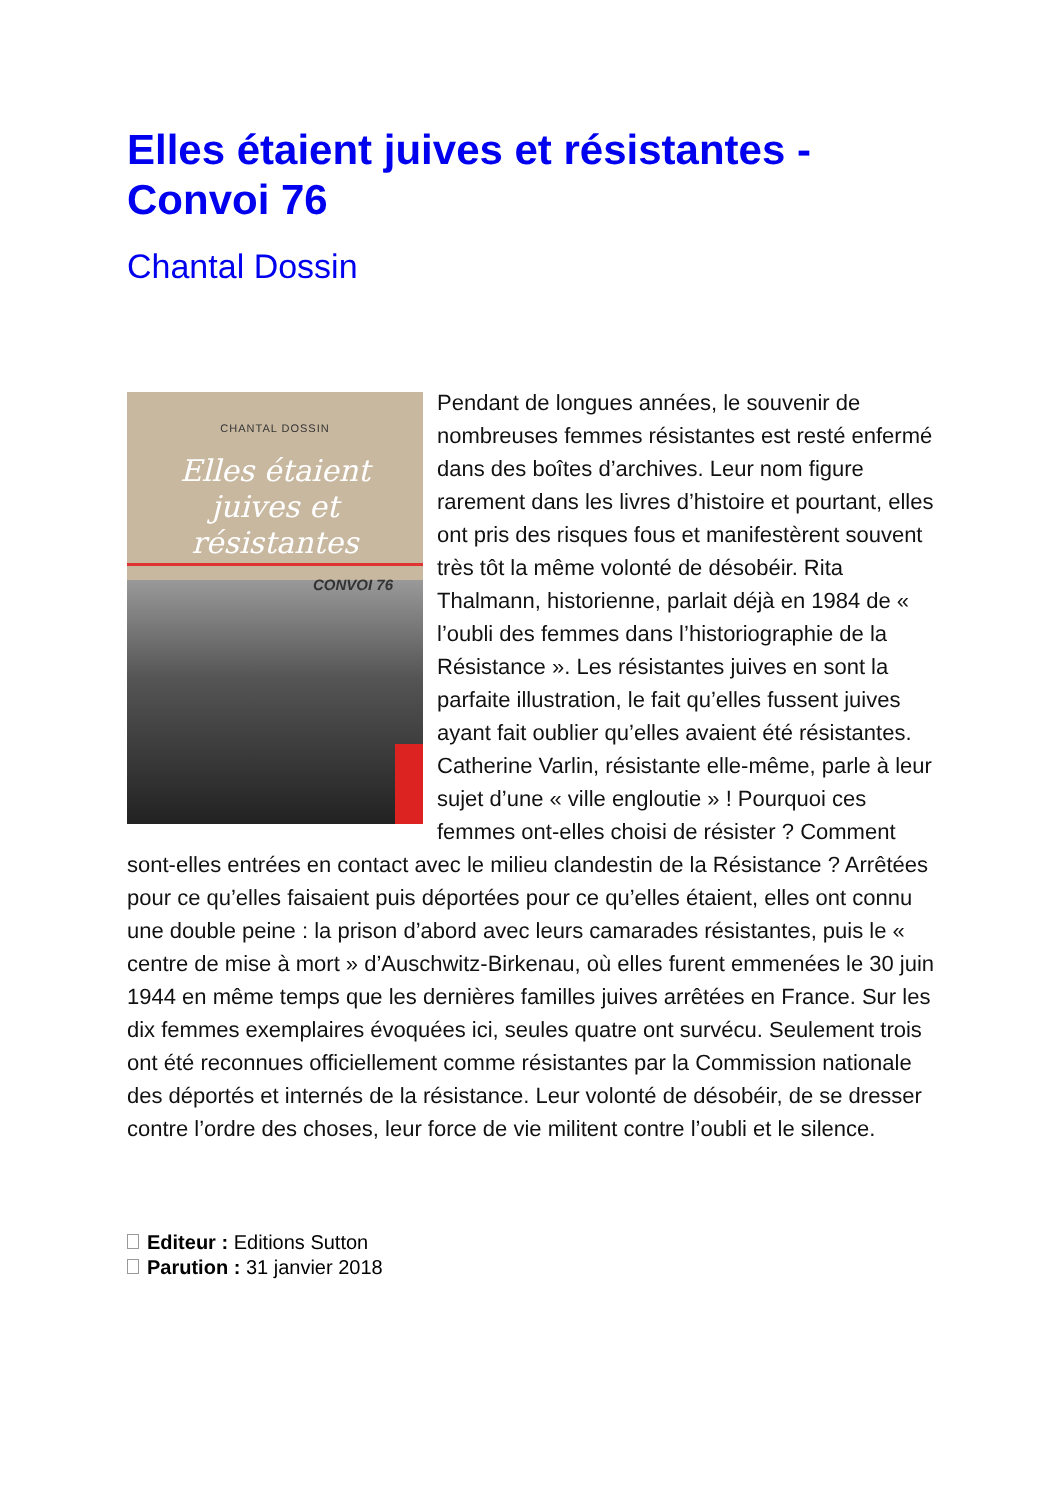Elles étaient juives et résistantes - Convoi 76
Chantal Dossin
CHANTAL DOSSIN
Elles étaient
juives et résistantes
CONVOI 76
Pendant de longues années, le souvenir de nombreuses femmes résistantes est resté enfermé dans des boîtes d’archives. Leur nom figure rarement dans les livres d’histoire et pourtant, elles ont pris des risques fous et manifestèrent souvent très tôt la même volonté de désobéir. Rita Thalmann, historienne, parlait déjà en 1984 de « l’oubli des femmes dans l’historiographie de la Résistance ». Les résistantes juives en sont la parfaite illustration, le fait qu’elles fussent juives ayant fait oublier qu’elles avaient été résistantes. Catherine Varlin, résistante elle-même, parle à leur sujet d’une « ville engloutie » ! Pourquoi ces femmes ont-elles choisi de résister ? Comment sont-elles entrées en contact avec le milieu clandestin de la Résistance ? Arrêtées pour ce qu’elles faisaient puis déportées pour ce qu’elles étaient, elles ont connu une double peine : la prison d’abord avec leurs camarades résistantes, puis le « centre de mise à mort » d’Auschwitz-Birkenau, où elles furent emmenées le 30 juin 1944 en même temps que les dernières familles juives arrêtées en France. Sur les dix femmes exemplaires évoquées ici, seules quatre ont survécu. Seulement trois ont été reconnues officiellement comme résistantes par la Commission nationale des déportés et internés de la résistance. Leur volonté de désobéir, de se dresser contre l’ordre des choses, leur force de vie militent contre l’oubli et le silence.
Editeur : Editions Sutton
Parution : 31 janvier 2018